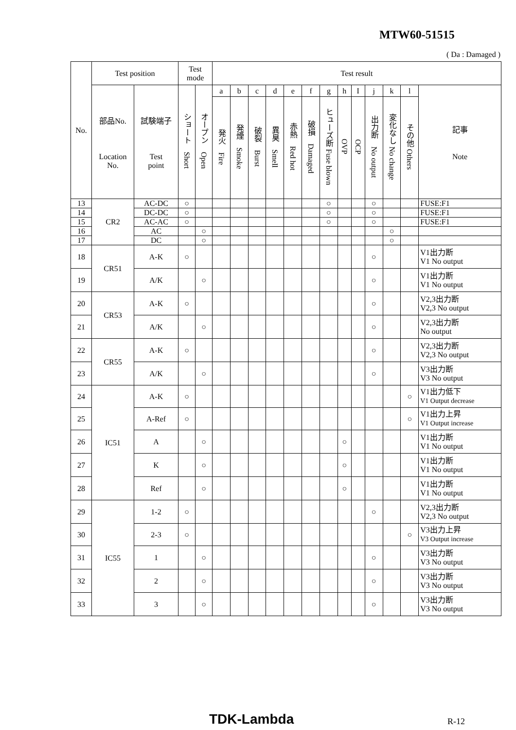MTW60-51515
( Da : Damaged )
| No. | Test position | | Test mode | | Test result | | | | | | | | | | | | |
| --- | --- | --- | --- | --- | --- | --- | --- | --- | --- | --- | --- | --- | --- | --- | --- | --- | --- |
| | 部品No. Location No. | 試験端子 Test point | ショート Short | オープン Open | a | b | c | d | e | f | g | h | I | j | k | l | 記事 Note |
| | | | | | 発火 Fire | 発煙 Smoke | 破裂 Burst | 異臭 Smell | 赤熱 Red hot | 破損 Damaged | ヒューズ断 Fuse blown | OVP | OCP | 出力断 No output | 変化なし No change | その他 Others | |
| 13 | CR2 | AC-DC | ○ | | | | | | | | ○ | | | ○ | | | FUSE:F1 |
| 14 | | DC-DC | ○ | | | | | | | | ○ | | | ○ | | | FUSE:F1 |
| 15 | | AC-AC | ○ | | | | | | | | ○ | | | ○ | | | FUSE:F1 |
| 16 | | AC | | ○ | | | | | | | | | | | ○ | | |
| 17 | | DC | | ○ | | | | | | | | | | | ○ | | |
| 18 | CR51 | A-K | ○ | | | | | | | | | | | ○ | | | V1出力断 V1 No output |
| 19 | | A/K | | ○ | | | | | | | | | | ○ | | | V1出力断 V1 No output |
| 20 | CR53 | A-K | ○ | | | | | | | | | | | ○ | | | V2,3出力断 V2,3 No output |
| 21 | | A/K | | ○ | | | | | | | | | | ○ | | | V2,3出力断 No output |
| 22 | CR55 | A-K | ○ | | | | | | | | | | | ○ | | | V2,3出力断 V2,3 No output |
| 23 | | A/K | | ○ | | | | | | | | | | ○ | | | V3出力断 V3 No output |
| 24 | IC51 | A-K | ○ | | | | | | | | | | | | | ○ | V1出力低下 V1 Output decrease |
| 25 | | A-Ref | ○ | | | | | | | | | | | | | ○ | V1出力上昇 V1 Output increase |
| 26 | | A | | ○ | | | | | | | | ○ | | | | | V1出力断 V1 No output |
| 27 | | K | | ○ | | | | | | | | ○ | | | | | V1出力断 V1 No output |
| 28 | | Ref | | ○ | | | | | | | | ○ | | | | | V1出力断 V1 No output |
| 29 | IC55 | 1-2 | ○ | | | | | | | | | | | ○ | | | V2,3出力断 V2,3 No output |
| 30 | | 2-3 | ○ | | | | | | | | | | | | | ○ | V3出力上昇 V3 Output increase |
| 31 | | 1 | | ○ | | | | | | | | | | ○ | | | V3出力断 V3 No output |
| 32 | | 2 | | ○ | | | | | | | | | | ○ | | | V3出力断 V3 No output |
| 33 | | 3 | | ○ | | | | | | | | | | ○ | | | V3出力断 V3 No output |
TDK-Lambda R-12